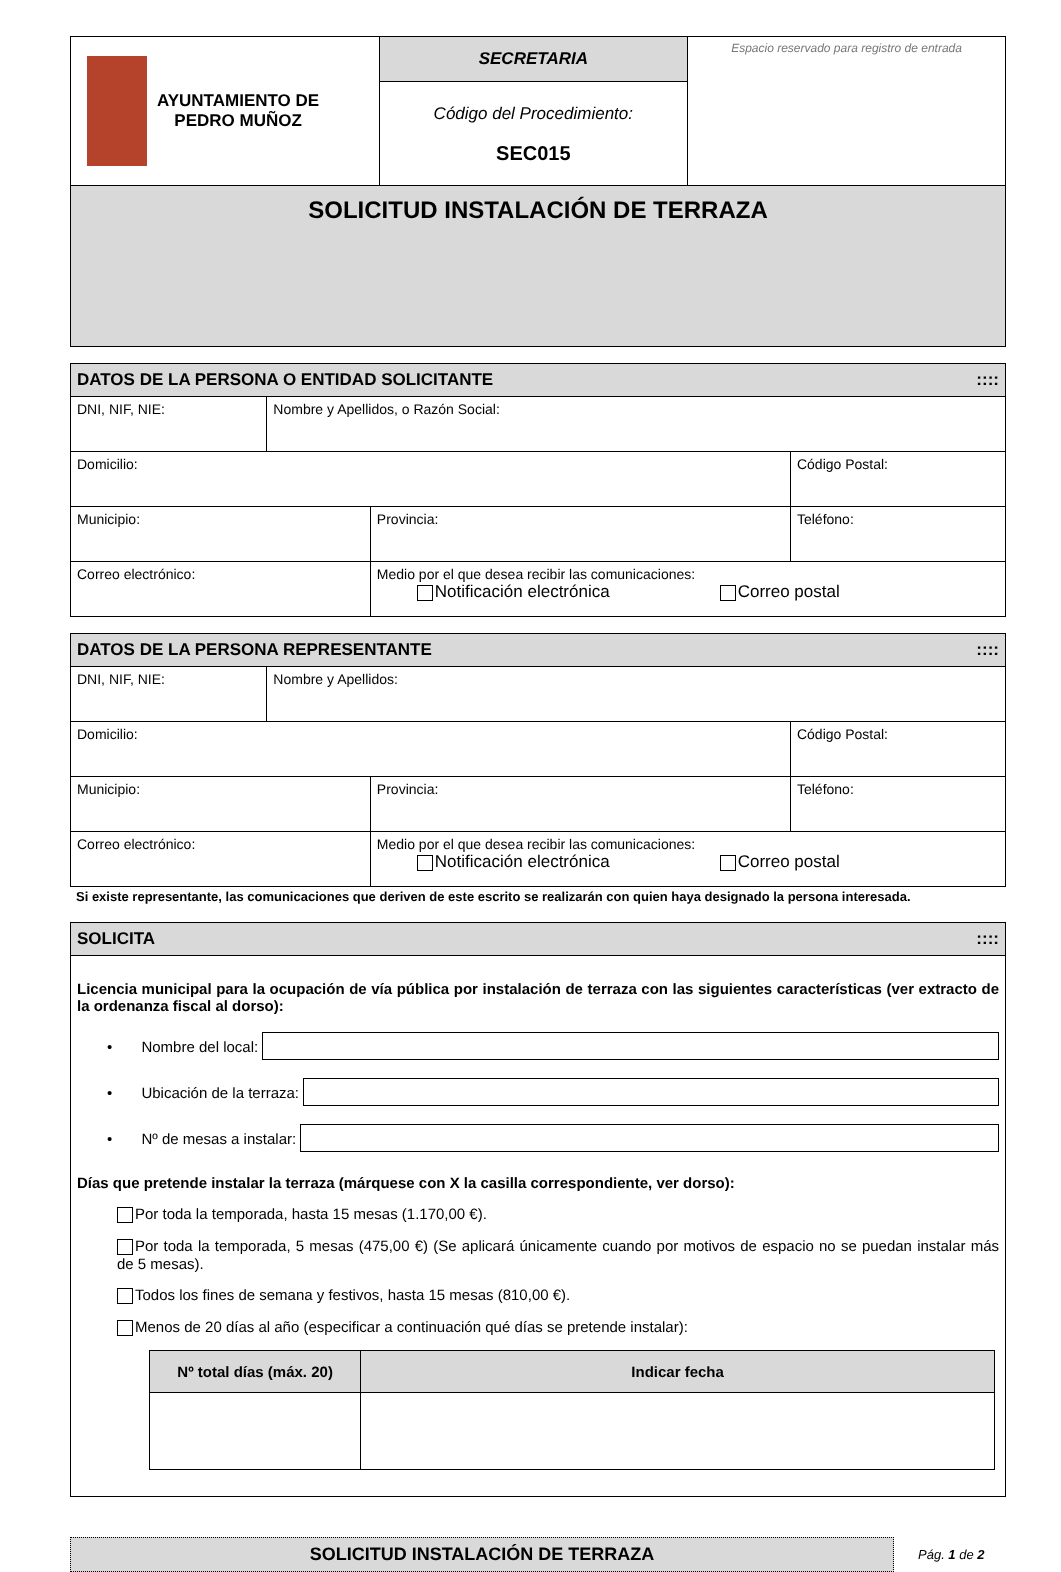| AYUNTAMIENTO DE PEDRO MUÑOZ | SECRETARIA Código del Procedimiento: SEC015 | Espacio reservado para registro de entrada |
| SOLICITUD INSTALACIÓN DE TERRAZA | | |
| DATOS DE LA PERSONA O ENTIDAD SOLICITANTE :::: | | | |
| --- | --- | --- | --- |
| DNI, NIF, NIE: | Nombre y Apellidos, o Razón Social: | | |
| Domicilio: | | | Código Postal: |
| Municipio: | | Provincia: | Teléfono: |
| Correo electrónico: | | Medio por el que desea recibir las comunicaciones: Notificación electrónica Correo postal | |
| DATOS DE LA PERSONA REPRESENTANTE :::: | | | |
| --- | --- | --- | --- |
| DNI, NIF, NIE: | Nombre y Apellidos: | | |
| Domicilio: | | | Código Postal: |
| Municipio: | | Provincia: | Teléfono: |
| Correo electrónico: | | Medio por el que desea recibir las comunicaciones: Notificación electrónica Correo postal | |
Si existe representante, las comunicaciones que deriven de este escrito se realizarán con quien haya designado la persona interesada.
SOLICITA ::::
Licencia municipal para la ocupación de vía pública por instalación de terraza con las siguientes características (ver extracto de la ordenanza fiscal al dorso):
• Nombre del local:
• Ubicación de la terraza:
• Nº de mesas a instalar:
Días que pretende instalar la terraza (márquese con X la casilla correspondiente, ver dorso):
Por toda la temporada, hasta 15 mesas (1.170,00 €).
Por toda la temporada, 5 mesas (475,00 €) (Se aplicará únicamente cuando por motivos de espacio no se puedan instalar más de 5 mesas).
Todos los fines de semana y festivos, hasta 15 mesas (810,00 €).
Menos de 20 días al año (especificar a continuación qué días se pretende instalar):
| Nº total días (máx. 20) | Indicar fecha |
| --- | --- |
SOLICITUD INSTALACIÓN DE TERRAZA
Pág. 1 de 2